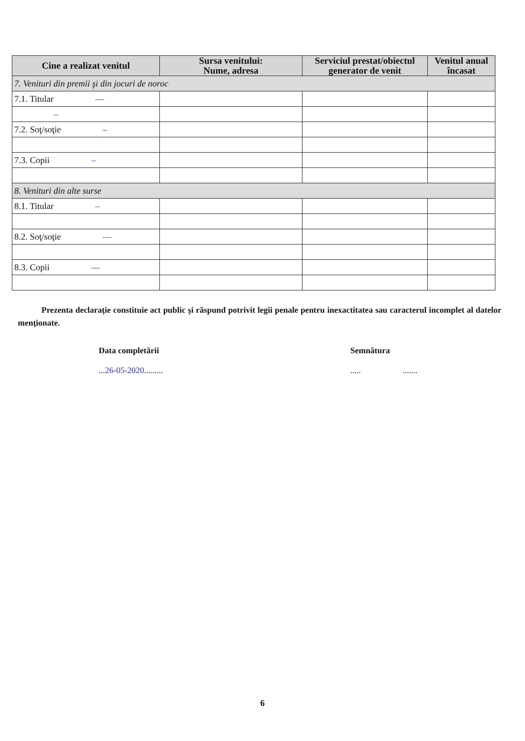| Cine a realizat venitul | Sursa venitului: Nume, adresa | Serviciul prestat/obiectul generator de venit | Venitul anual încasat |
| --- | --- | --- | --- |
| 7. Venituri din premii şi din jocuri de noroc | | | |
| 7.1. Titular — | | | |
| – | | | |
| 7.2. Soţ/soţie – | | | |
| 7.3. Copii – | | | |
| 8. Venituri din alte surse | | | |
| 8.1. Titular – | | | |
| 8.2. Soţ/soţie — | | | |
| 8.3. Copii — | | | |
Prezenta declaraţie constituie act public şi răspund potrivit legii penale pentru inexactitatea sau caracterul incomplet al datelor menţionate.
Data completării
...26-05-2020.........
Semnătura
..... .......
6